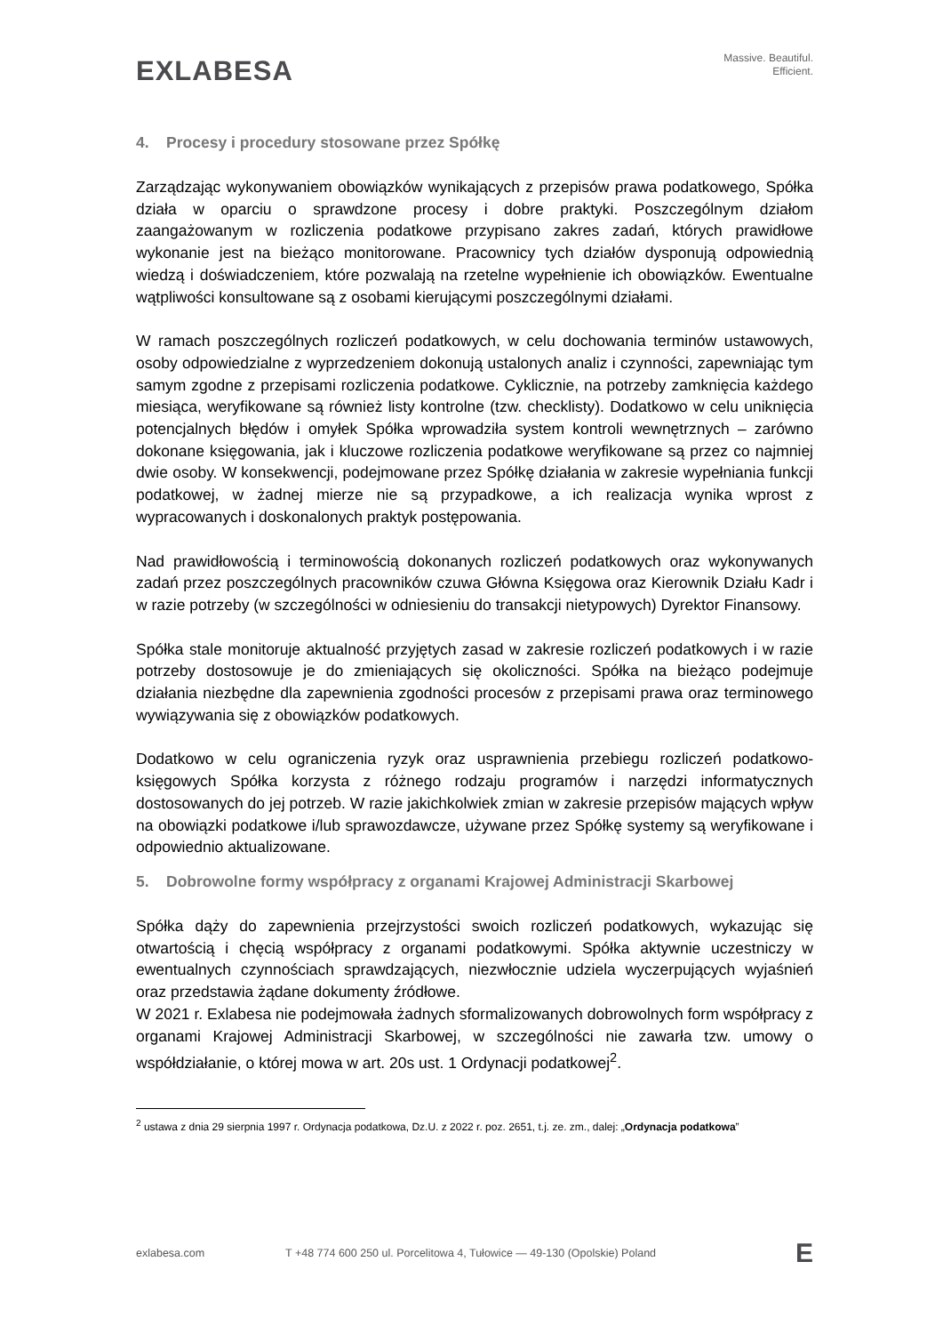EXLABESA
Massive. Beautiful.
Efficient.
4. Procesy i procedury stosowane przez Spółkę
Zarządzając wykonywaniem obowiązków wynikających z przepisów prawa podatkowego, Spółka działa w oparciu o sprawdzone procesy i dobre praktyki. Poszczególnym działom zaangażowanym w rozliczenia podatkowe przypisano zakres zadań, których prawidłowe wykonanie jest na bieżąco monitorowane. Pracownicy tych działów dysponują odpowiednią wiedzą i doświadczeniem, które pozwalają na rzetelne wypełnienie ich obowiązków. Ewentualne wątpliwości konsultowane są z osobami kierującymi poszczególnymi działami.
W ramach poszczególnych rozliczeń podatkowych, w celu dochowania terminów ustawowych, osoby odpowiedzialne z wyprzedzeniem dokonują ustalonych analiz i czynności, zapewniając tym samym zgodne z przepisami rozliczenia podatkowe. Cyklicznie, na potrzeby zamknięcia każdego miesiąca, weryfikowane są również listy kontrolne (tzw. checklisty). Dodatkowo w celu uniknięcia potencjalnych błędów i omyłek Spółka wprowadziła system kontroli wewnętrznych – zarówno dokonane księgowania, jak i kluczowe rozliczenia podatkowe weryfikowane są przez co najmniej dwie osoby. W konsekwencji, podejmowane przez Spółkę działania w zakresie wypełniania funkcji podatkowej, w żadnej mierze nie są przypadkowe, a ich realizacja wynika wprost z wypracowanych i doskonalonych praktyk postępowania.
Nad prawidłowością i terminowością dokonanych rozliczeń podatkowych oraz wykonywanych zadań przez poszczególnych pracowników czuwa Główna Księgowa oraz Kierownik Działu Kadr i w razie potrzeby (w szczególności w odniesieniu do transakcji nietypowych) Dyrektor Finansowy.
Spółka stale monitoruje aktualność przyjętych zasad w zakresie rozliczeń podatkowych i w razie potrzeby dostosowuje je do zmieniających się okoliczności. Spółka na bieżąco podejmuje działania niezbędne dla zapewnienia zgodności procesów z przepisami prawa oraz terminowego wywiązywania się z obowiązków podatkowych.
Dodatkowo w celu ograniczenia ryzyk oraz usprawnienia przebiegu rozliczeń podatkowo-księgowych Spółka korzysta z różnego rodzaju programów i narzędzi informatycznych dostosowanych do jej potrzeb. W razie jakichkolwiek zmian w zakresie przepisów mających wpływ na obowiązki podatkowe i/lub sprawozdawcze, używane przez Spółkę systemy są weryfikowane i odpowiednio aktualizowane.
5. Dobrowolne formy współpracy z organami Krajowej Administracji Skarbowej
Spółka dąży do zapewnienia przejrzystości swoich rozliczeń podatkowych, wykazując się otwartością i chęcią współpracy z organami podatkowymi. Spółka aktywnie uczestniczy w ewentualnych czynnościach sprawdzających, niezwłocznie udziela wyczerpujących wyjaśnień oraz przedstawia żądane dokumenty źródłowe.
W 2021 r. Exlabesa nie podejmowała żadnych sformalizowanych dobrowolnych form współpracy z organami Krajowej Administracji Skarbowej, w szczególności nie zawarła tzw. umowy o współdziałanie, o której mowa w art. 20s ust. 1 Ordynacji podatkowej<sup>2</sup>.
<sup>2</sup> ustawa z dnia 29 sierpnia 1997 r. Ordynacja podatkowa, Dz.U. z 2022 r. poz. 2651, t.j. ze. zm., dalej: „Ordynacja podatkowa”
exlabesa.com T +48 774 600 250 ul. Porcelitowa 4, Tułowice — 49-130 (Opolskie) Poland E